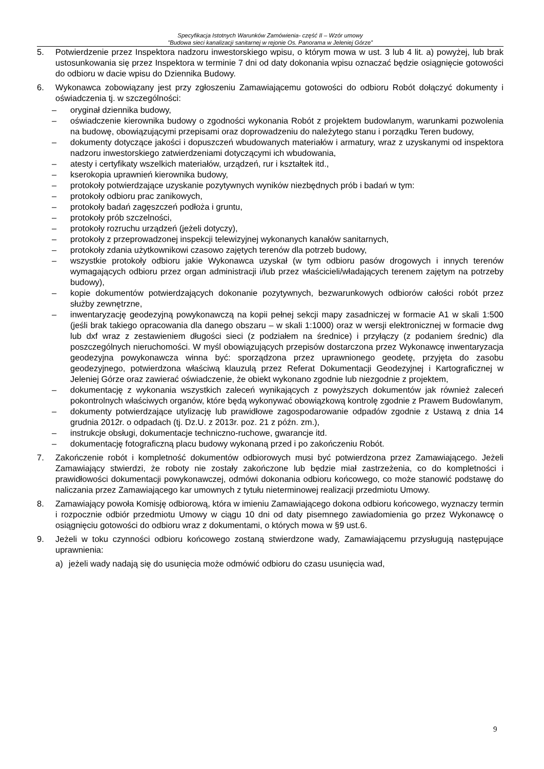Specyfikacja Istotnych Warunków Zamówienia- część II – Wzór umowy
"Budowa sieci kanalizacji sanitarnej w rejonie Os. Panorama w Jeleniej Górze”
5. Potwierdzenie przez Inspektora nadzoru inwestorskiego wpisu, o którym mowa w ust. 3 lub 4 lit. a) powyżej, lub brak ustosunkowania się przez Inspektora w terminie 7 dni od daty dokonania wpisu oznaczać będzie osiągnięcie gotowości do odbioru w dacie wpisu do Dziennika Budowy.
6. Wykonawca zobowiązany jest przy zgłoszeniu Zamawiającemu gotowości do odbioru Robót dołączyć dokumenty i oświadczenia tj. w szczególności:
– oryginał dziennika budowy,
– oświadczenie kierownika budowy o zgodności wykonania Robót z projektem budowlanym, warunkami pozwolenia na budowę, obowiązującymi przepisami oraz doprowadzeniu do należytego stanu i porządku Teren budowy,
– dokumenty dotyczące jakości i dopuszczeń wbudowanych materiałów i armatury, wraz z uzyskanymi od inspektora nadzoru inwestorskiego zatwierdzeniami dotyczącymi ich wbudowania,
– atesty i certyfikaty wszelkich materiałów, urządzeń, rur i kształtek itd.,
– kserokopia uprawnień kierownika budowy,
– protokoły potwierdzające uzyskanie pozytywnych wyników niezbędnych prób i badań w tym:
– protokoły odbioru prac zanikowych,
– protokoły badań zagęszczeń podłoża i gruntu,
– protokoły prób szczelności,
– protokoły rozruchu urządzeń (jeżeli dotyczy),
– protokoły z przeprowadzonej inspekcji telewizyjnej wykonanych kanałów sanitarnych,
– protokoły zdania użytkownikowi czasowo zajętych terenów dla potrzeb budowy,
– wszystkie protokoły odbioru jakie Wykonawca uzyskał (w tym odbioru pasów drogowych i innych terenów wymagających odbioru przez organ administracji i/lub przez właścicieli/władających terenem zajętym na potrzeby budowy),
– kopie dokumentów potwierdzających dokonanie pozytywnych, bezwarunkowych odbiorów całości robót przez służby zewnętrzne,
– inwentaryzację geodezyjną powykonawczą na kopii pełnej sekcji mapy zasadniczej w formacie A1 w skali 1:500 (jeśli brak takiego opracowania dla danego obszaru – w skali 1:1000) oraz w wersji elektronicznej w formacie dwg lub dxf wraz z zestawieniem długości sieci (z podziałem na średnice) i przyłączy (z podaniem średnic) dla poszczególnych nieruchomości. W myśl obowiązujących przepisów dostarczona przez Wykonawcę inwentaryzacja geodezyjna powykonawcza winna być: sporządzona przez uprawnionego geodetę, przyjęta do zasobu geodezyjnego, potwierdzona właściwą klauzulą przez Referat Dokumentacji Geodezyjnej i Kartograficznej w Jeleniej Górze oraz zawierać oświadczenie, że obiekt wykonano zgodnie lub niezgodnie z projektem,
– dokumentację z wykonania wszystkich zaleceń wynikających z powyższych dokumentów jak również zaleceń pokontrolnych właściwych organów, które będą wykonywać obowiązkową kontrolę zgodnie z Prawem Budowlanym,
– dokumenty potwierdzające utylizację lub prawidłowe zagospodarowanie odpadów zgodnie z Ustawą z dnia 14 grudnia 2012r. o odpadach (tj. Dz.U. z 2013r. poz. 21 z późn. zm.),
– instrukcje obsługi, dokumentacje techniczno-ruchowe, gwarancje itd.
– dokumentację fotograficzną placu budowy wykonaną przed i po zakończeniu Robót.
7. Zakończenie robót i kompletność dokumentów odbiorowych musi być potwierdzona przez Zamawiającego. Jeżeli Zamawiający stwierdzi, że roboty nie zostały zakończone lub będzie miał zastrzeżenia, co do kompletności i prawidłowości dokumentacji powykonawczej, odmówi dokonania odbioru końcowego, co może stanowić podstawę do naliczania przez Zamawiającego kar umownych z tytułu nieterminowej realizacji przedmiotu Umowy.
8. Zamawiający powoła Komisję odbiorową, która w imieniu Zamawiającego dokona odbioru końcowego, wyznaczy termin i rozpocznie odbiór przedmiotu Umowy w ciągu 10 dni od daty pisemnego zawiadomienia go przez Wykonawcę o osiągnięciu gotowości do odbioru wraz z dokumentami, o których mowa w §9 ust.6.
9. Jeżeli w toku czynności odbioru końcowego zostaną stwierdzone wady, Zamawiającemu przysługują następujące uprawnienia:
a) jeżeli wady nadają się do usunięcia może odmówić odbioru do czasu usunięcia wad,
9